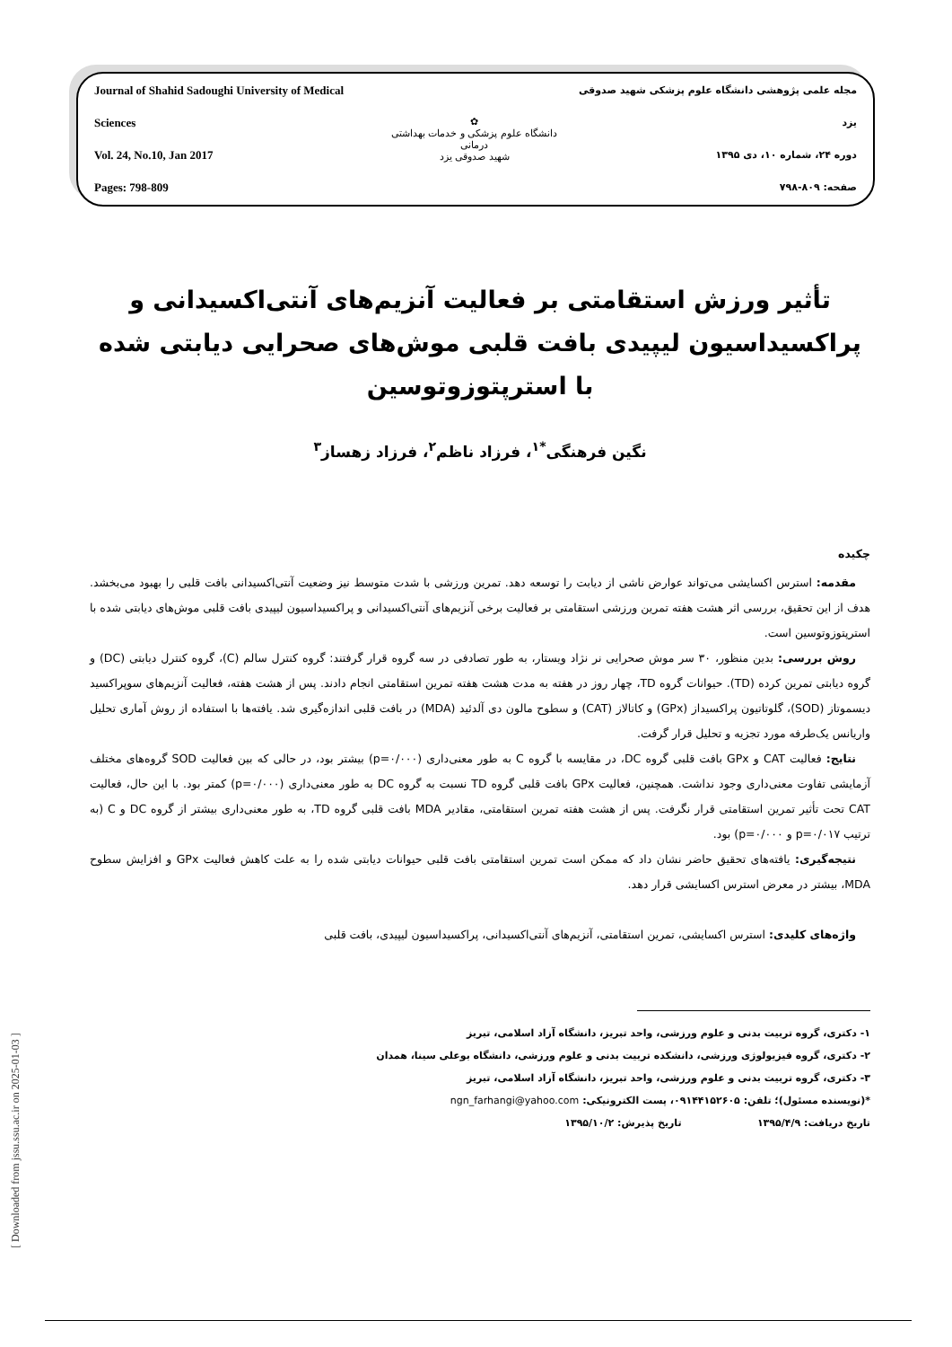Journal of Shahid Sadoughi University of Medical Sciences
Vol. 24, No.10, Jan 2017
Pages: 798-809
✿
دانشگاه علوم پزشکی و خدمات بهداشتی درمانی
شهید صدوقی یزد
مجله علمی پژوهشی دانشگاه علوم پزشکی شهید صدوقی یزد
دوره ۲۴، شماره ۱۰، دی ۱۳۹۵
صفحه: ۸۰۹-۷۹۸
تأثیر ورزش استقامتی بر فعالیت آنزیم‌های آنتی‌اکسیدانی و پراکسیداسیون لیپیدی بافت قلبی موش‌های صحرایی دیابتی شده با استرپتوزوتوسین
نگین فرهنگی<sup>*۱</sup>، فرزاد ناظم<sup>۲</sup>، فرزاد زهساز<sup>۳</sup>
چکیده
مقدمه: استرس اکسایشی می‌تواند عوارض ناشی از دیابت را توسعه دهد. تمرین ورزشی با شدت متوسط نیز وضعیت آنتی‌اکسیدانی بافت قلبی را بهبود می‌بخشد. هدف از این تحقیق، بررسی اثر هشت هفته تمرین ورزشی استقامتی بر فعالیت برخی آنزیم‌های آنتی‌اکسیدانی و پراکسیداسیون لیپیدی بافت قلبی موش‌های دیابتی شده با استرپتوزوتوسین است.
روش بررسی: بدین منظور، ۳۰ سر موش صحرایی نر نژاد ویستار، به طور تصادفی در سه گروه قرار گرفتند: گروه کنترل سالم (C)، گروه کنترل دیابتی (DC) و گروه دیابتی تمرین کرده (TD). حیوانات گروه TD، چهار روز در هفته به مدت هشت هفته تمرین استقامتی انجام دادند. پس از هشت هفته، فعالیت آنزیم‌های سوپراکسید دیسموتاز (SOD)، گلوتاتیون پراکسیداز (GPx) و کاتالاز (CAT) و سطوح مالون دی آلدئید (MDA) در بافت قلبی اندازه‌گیری شد. یافته‌ها با استفاده از روش آماری تحلیل واریانس یک‌طرفه مورد تجزیه و تحلیل قرار گرفت.
نتایج: فعالیت CAT و GPx بافت قلبی گروه DC، در مقایسه با گروه C به طور معنی‌داری (p=۰/۰۰۰) بیشتر بود، در حالی که بین فعالیت SOD گروه‌های مختلف آزمایشی تفاوت معنی‌داری وجود نداشت. همچنین، فعالیت GPx بافت قلبی گروه TD نسبت به گروه DC به طور معنی‌داری (p=۰/۰۰۰) کمتر بود. با این حال، فعالیت CAT تحت تأثیر تمرین استقامتی قرار نگرفت. پس از هشت هفته تمرین استقامتی، مقادیر MDA بافت قلبی گروه TD، به طور معنی‌داری بیشتر از گروه DC و C (به ترتیب p=۰/۰۱۷ و p=۰/۰۰۰) بود.
نتیجه‌گیری: یافته‌های تحقیق حاضر نشان داد که ممکن است تمرین استقامتی بافت قلبی حیوانات دیابتی شده را به علت کاهش فعالیت GPx و افزایش سطوح MDA، بیشتر در معرض استرس اکسایشی قرار دهد.
واژه‌های کلیدی: استرس اکسایشی، تمرین استقامتی، آنزیم‌های آنتی‌اکسیدانی، پراکسیداسیون لیپیدی، بافت قلبی
۱- دکتری، گروه تربیت بدنی و علوم ورزشی، واحد تبریز، دانشگاه آزاد اسلامی، تبریز
۲- دکتری، گروه فیزیولوژی ورزشی، دانشکده تربیت بدنی و علوم ورزشی، دانشگاه بوعلی سینا، همدان
۳- دکتری، گروه تربیت بدنی و علوم ورزشی، واحد تبریز، دانشگاه آزاد اسلامی، تبریز
*(نویسنده مسئول)؛ تلفن: ۰۹۱۴۴۱۵۲۶۰۵، پست الکترونیکی: ngn_farhangi@yahoo.com
تاریخ دریافت: ۱۳۹۵/۴/۹ تاریخ پذیرش: ۱۳۹۵/۱۰/۲
[ Downloaded from jssu.ssu.ac.ir on 2025-01-03 ]